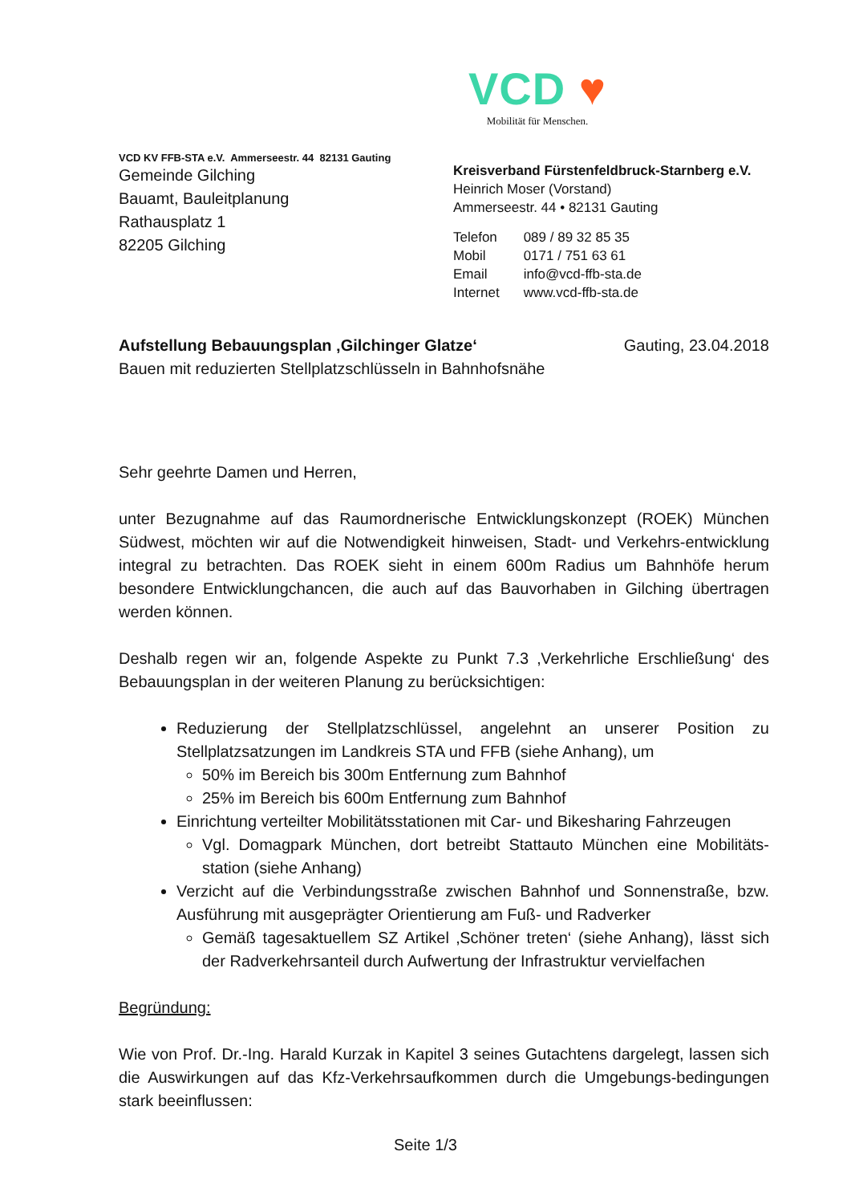VCD ♥
Mobilität für Menschen.
VCD KV FFB-STA e.V. Ammerseestr. 44 82131 Gauting
Gemeinde Gilching
Bauamt, Bauleitplanung
Rathausplatz 1
82205 Gilching
Kreisverband Fürstenfeldbruck-Starnberg e.V.
Heinrich Moser (Vorstand)
Ammerseestr. 44 • 82131 Gauting
| Telefon | 089 / 89 32 85 35 |
| Mobil | 0171 / 751 63 61 |
| Email | info@vcd-ffb-sta.de |
| Internet | www.vcd-ffb-sta.de |
Aufstellung Bebauungsplan ‚Gilchinger Glatze‘
Bauen mit reduzierten Stellplatzschlüsseln in Bahnhofsnähe
Gauting, 23.04.2018
Sehr geehrte Damen und Herren,
unter Bezugnahme auf das Raumordnerische Entwicklungskonzept (ROEK) München Südwest, möchten wir auf die Notwendigkeit hinweisen, Stadt- und Verkehrs-entwicklung integral zu betrachten. Das ROEK sieht in einem 600m Radius um Bahnhöfe herum besondere Entwicklungchancen, die auch auf das Bauvorhaben in Gilching übertragen werden können.
Deshalb regen wir an, folgende Aspekte zu Punkt 7.3 ‚Verkehrliche Erschließung‘ des Bebauungsplan in der weiteren Planung zu berücksichtigen:
Reduzierung der Stellplatzschlüssel, angelehnt an unserer Position zu Stellplatzsatzungen im Landkreis STA und FFB (siehe Anhang), um
50% im Bereich bis 300m Entfernung zum Bahnhof
25% im Bereich bis 600m Entfernung zum Bahnhof
Einrichtung verteilter Mobilitätsstationen mit Car- und Bikesharing Fahrzeugen
Vgl. Domagpark München, dort betreibt Stattauto München eine Mobilitäts-station (siehe Anhang)
Verzicht auf die Verbindungsstraße zwischen Bahnhof und Sonnenstraße, bzw. Ausführung mit ausgeprägter Orientierung am Fuß- und Radverker
Gemäß tagesaktuellem SZ Artikel ‚Schöner treten‘ (siehe Anhang), lässt sich der Radverkehrsanteil durch Aufwertung der Infrastruktur vervielfachen
Begründung:
Wie von Prof. Dr.-Ing. Harald Kurzak in Kapitel 3 seines Gutachtens dargelegt, lassen sich die Auswirkungen auf das Kfz-Verkehrsaufkommen durch die Umgebungs-bedingungen stark beeinflussen:
Seite 1/3